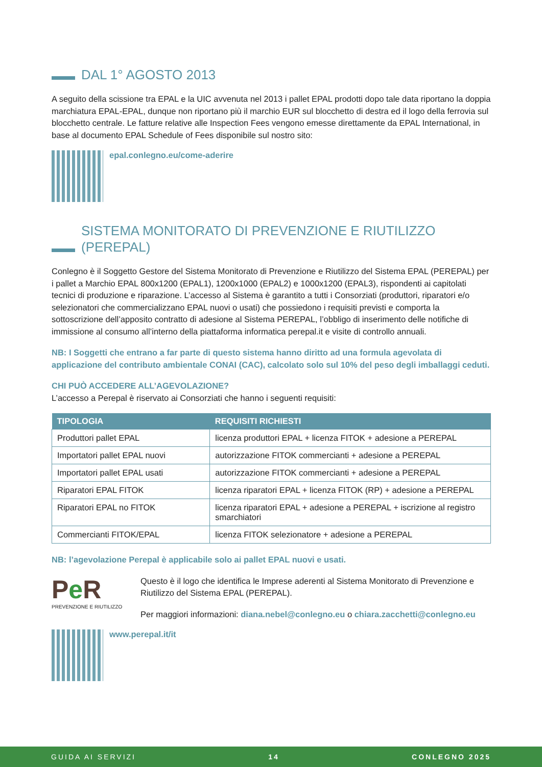DAL 1° AGOSTO 2013
A seguito della scissione tra EPAL e la UIC avvenuta nel 2013 i pallet EPAL prodotti dopo tale data riportano la doppia marchiatura EPAL-EPAL, dunque non riportano più il marchio EUR sul blocchetto di destra ed il logo della ferrovia sul blocchetto centrale. Le fatture relative alle Inspection Fees vengono emesse direttamente da EPAL International, in base al documento EPAL Schedule of Fees disponibile sul nostro sito:
epal.conlegno.eu/come-aderire
SISTEMA MONITORATO DI PREVENZIONE E RIUTILIZZO (PEREPAL)
Conlegno è il Soggetto Gestore del Sistema Monitorato di Prevenzione e Riutilizzo del Sistema EPAL (PEREPAL) per i pallet a Marchio EPAL 800x1200 (EPAL1), 1200x1000 (EPAL2) e 1000x1200 (EPAL3), rispondenti ai capitolati tecnici di produzione e riparazione. L’accesso al Sistema è garantito a tutti i Consorziati (produttori, riparatori e/o selezionatori che commercializzano EPAL nuovi o usati) che possiedono i requisiti previsti e comporta la sottoscrizione dell’apposito contratto di adesione al Sistema PEREPAL, l’obbligo di inserimento delle notifiche di immissione al consumo all’interno della piattaforma informatica perepal.it e visite di controllo annuali.
NB: I Soggetti che entrano a far parte di questo sistema hanno diritto ad una formula agevolata di applicazione del contributo ambientale CONAI (CAC), calcolato solo sul 10% del peso degli imballaggi ceduti.
CHI PUÒ ACCEDERE ALL’AGEVOLAZIONE?
L’accesso a Perepal è riservato ai Consorziati che hanno i seguenti requisiti:
| TIPOLOGIA | REQUISITI RICHIESTI |
| --- | --- |
| Produttori pallet EPAL | licenza produttori EPAL + licenza FITOK + adesione a PEREPAL |
| Importatori pallet EPAL nuovi | autorizzazione FITOK commercianti + adesione a PEREPAL |
| Importatori pallet EPAL usati | autorizzazione FITOK commercianti + adesione a PEREPAL |
| Riparatori EPAL FITOK | licenza riparatori EPAL + licenza FITOK (RP) + adesione a PEREPAL |
| Riparatori EPAL no FITOK | licenza riparatori EPAL + adesione a PEREPAL + iscrizione al registro smarchiatori |
| Commercianti FITOK/EPAL | licenza FITOK selezionatore + adesione a PEREPAL |
NB: l’agevolazione Perepal è applicabile solo ai pallet EPAL nuovi e usati.
Pe R
PREVENZIONE E RIUTILIZZO
Questo è il logo che identifica le Imprese aderenti al Sistema Monitorato di Prevenzione e Riutilizzo del Sistema EPAL (PEREPAL).
Per maggiori informazioni: diana.nebel@conlegno.eu o chiara.zacchetti@conlegno.eu
www.perepal.it/it
GUIDA AI SERVIZI 14 CONLEGNO 2025